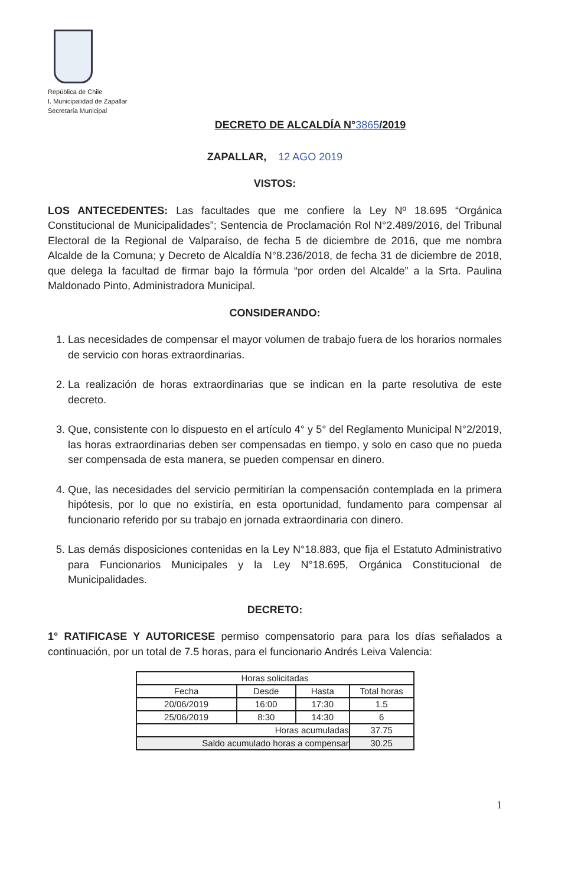República de Chile
I. Municipalidad de Zapallar
Secretaría Municipal
DECRETO DE ALCALDÍA N°3865/2019
ZAPALLAR, 12 AGO 2019
VISTOS:
LOS ANTECEDENTES: Las facultades que me confiere la Ley Nº 18.695 “Orgánica Constitucional de Municipalidades”; Sentencia de Proclamación Rol N°2.489/2016, del Tribunal Electoral de la Regional de Valparaíso, de fecha 5 de diciembre de 2016, que me nombra Alcalde de la Comuna; y Decreto de Alcaldía N°8.236/2018, de fecha 31 de diciembre de 2018, que delega la facultad de firmar bajo la fórmula “por orden del Alcalde” a la Srta. Paulina Maldonado Pinto, Administradora Municipal.
CONSIDERANDO:
1. Las necesidades de compensar el mayor volumen de trabajo fuera de los horarios normales de servicio con horas extraordinarias.
2. La realización de horas extraordinarias que se indican en la parte resolutiva de este decreto.
3. Que, consistente con lo dispuesto en el artículo 4° y 5° del Reglamento Municipal N°2/2019, las horas extraordinarias deben ser compensadas en tiempo, y solo en caso que no pueda ser compensada de esta manera, se pueden compensar en dinero.
4. Que, las necesidades del servicio permitirían la compensación contemplada en la primera hipótesis, por lo que no existiría, en esta oportunidad, fundamento para compensar al funcionario referido por su trabajo en jornada extraordinaria con dinero.
5. Las demás disposiciones contenidas en la Ley N°18.883, que fija el Estatuto Administrativo para Funcionarios Municipales y la Ley N°18.695, Orgánica Constitucional de Municipalidades.
DECRETO:
1° RATIFICASE Y AUTORICESE permiso compensatorio para para los días señalados a continuación, por un total de 7.5 horas, para el funcionario Andrés Leiva Valencia:
| Horas solicitadas | | | |
| --- | --- | --- | --- |
| Fecha | Desde | Hasta | Total horas |
| 20/06/2019 | 16:00 | 17:30 | 1.5 |
| 25/06/2019 | 8:30 | 14:30 | 6 |
| Horas acumuladas | | | 37.75 |
| Saldo acumulado horas a compensar | | | 30.25 |
1